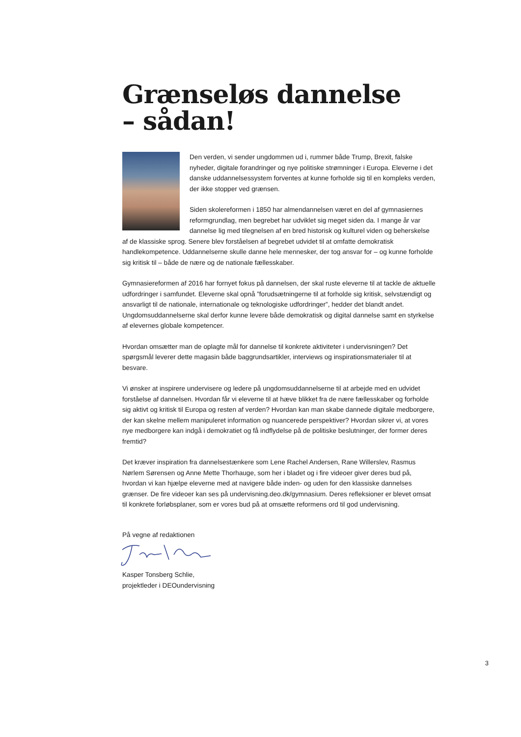Grænseløs dannelse
– sådan!
Den verden, vi sender ungdommen ud i, rummer både Trump, Brexit, falske nyheder, digitale forandringer og nye politiske strømninger i Europa. Eleverne i det danske uddannelsessystem forventes at kunne forholde sig til en kompleks verden, der ikke stopper ved grænsen.
Siden skolereformen i 1850 har almendannelsen været en del af gymnasiernes reformgrundlag, men begrebet har udviklet sig meget siden da. I mange år var dannelse lig med tilegnelsen af en bred historisk og kulturel viden og beherskelse af de klassiske sprog. Senere blev forståelsen af begrebet udvidet til at omfatte demokratisk handlekompetence. Uddannelserne skulle danne hele mennesker, der tog ansvar for – og kunne forholde sig kritisk til – både de nære og de nationale fællesskaber.
Gymnasiereformen af 2016 har fornyet fokus på dannelsen, der skal ruste eleverne til at tackle de aktuelle udfordringer i samfundet. Eleverne skal opnå ”forudsætningerne til at forholde sig kritisk, selvstændigt og ansvarligt til de nationale, internationale og teknologiske udfordringer”, hedder det blandt andet. Ungdomsuddannelserne skal derfor kunne levere både demokratisk og digital dannelse samt en styrkelse af elevernes globale kompetencer.
Hvordan omsætter man de oplagte mål for dannelse til konkrete aktiviteter i undervisningen? Det spørgsmål leverer dette magasin både baggrundsartikler, interviews og inspirationsmaterialer til at besvare.
Vi ønsker at inspirere undervisere og ledere på ungdomsuddannelserne til at arbejde med en udvidet forståelse af dannelsen. Hvordan får vi eleverne til at hæve blikket fra de nære fællesskaber og forholde sig aktivt og kritisk til Europa og resten af verden? Hvordan kan man skabe dannede digitale medborgere, der kan skelne mellem manipuleret information og nuancerede perspektiver? Hvordan sikrer vi, at vores nye medborgere kan indgå i demokratiet og få indflydelse på de politiske beslutninger, der former deres fremtid?
Det kræver inspiration fra dannelsestænkere som Lene Rachel Andersen, Rane Willerslev, Rasmus Nørlem Sørensen og Anne Mette Thorhauge, som her i bladet og i fire videoer giver deres bud på, hvordan vi kan hjælpe eleverne med at navigere både inden- og uden for den klassiske dannelses grænser. De fire videoer kan ses på undervisning.deo.dk/gymnasium. Deres refleksioner er blevet omsat til konkrete forløbsplaner, som er vores bud på at omsætte reformens ord til god undervisning.
På vegne af redaktionen
Kasper Tonsberg Schlie,
projektleder i DEOundervisning
3